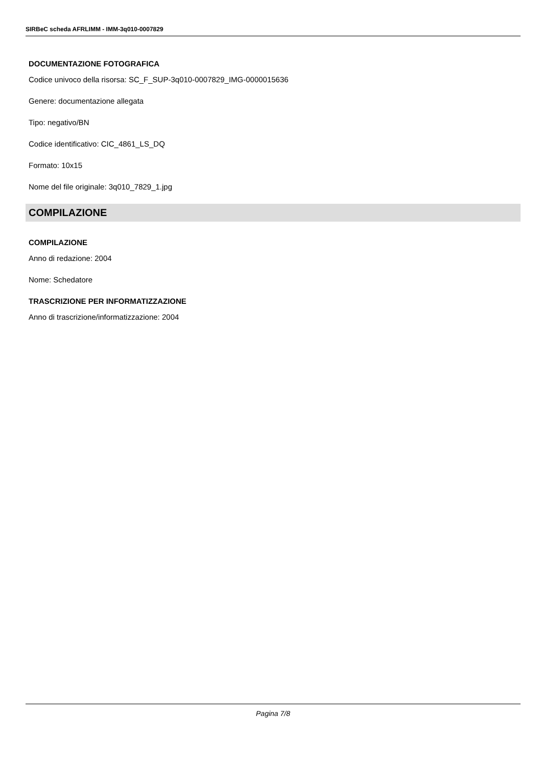SIRBeC scheda AFRLIMM - IMM-3q010-0007829
DOCUMENTAZIONE FOTOGRAFICA
Codice univoco della risorsa: SC_F_SUP-3q010-0007829_IMG-0000015636
Genere: documentazione allegata
Tipo: negativo/BN
Codice identificativo: CIC_4861_LS_DQ
Formato: 10x15
Nome del file originale: 3q010_7829_1.jpg
COMPILAZIONE
COMPILAZIONE
Anno di redazione: 2004
Nome: Schedatore
TRASCRIZIONE PER INFORMATIZZAZIONE
Anno di trascrizione/informatizzazione: 2004
Pagina 7/8